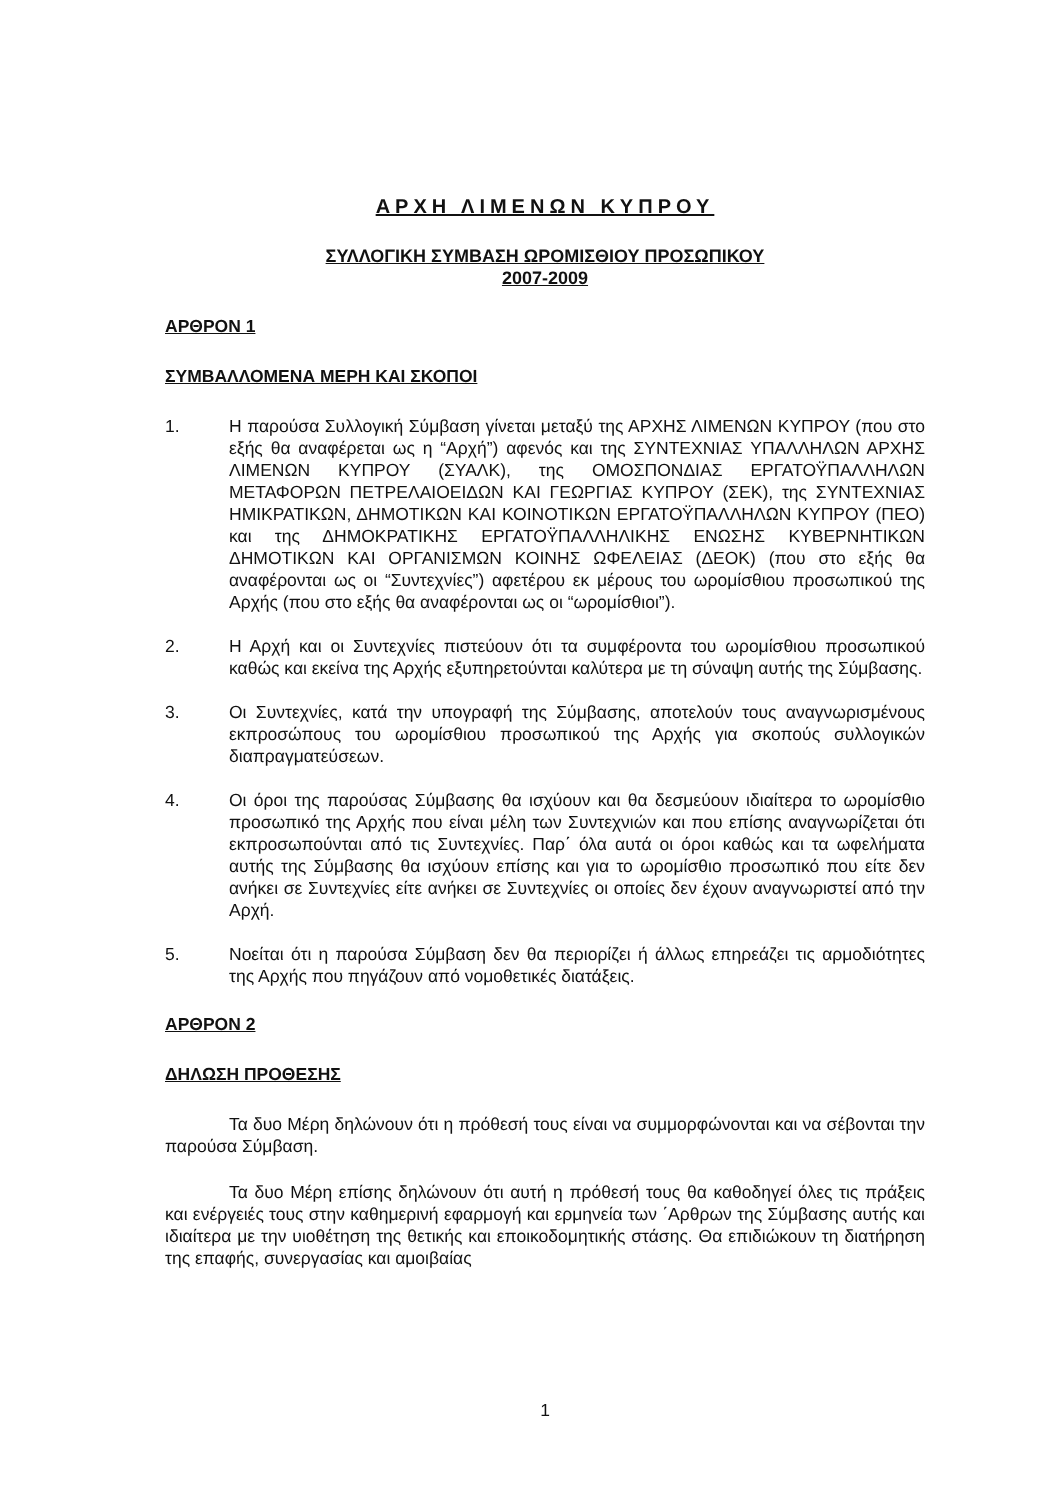ΑΡΧΗ ΛΙΜΕΝΩΝ ΚΥΠΡΟΥ
ΣΥΛΛΟΓΙΚΗ ΣΥΜΒΑΣΗ ΩΡΟΜΙΣΘΙΟΥ ΠΡΟΣΩΠΙΚΟΥ
2007-2009
ΑΡΘΡΟΝ 1
ΣΥΜΒΑΛΛΟΜΕΝΑ ΜΕΡΗ ΚΑΙ ΣΚΟΠΟΙ
1. Η παρούσα Συλλογική Σύμβαση γίνεται μεταξύ της ΑΡΧΗΣ ΛΙΜΕΝΩΝ ΚΥΠΡΟΥ (που στο εξής θα αναφέρεται ως η “Αρχή”) αφενός και της ΣΥΝΤΕΧΝΙΑΣ ΥΠΑΛΛΗΛΩΝ ΑΡΧΗΣ ΛΙΜΕΝΩΝ ΚΥΠΡΟΥ (ΣΥΑΛΚ), της ΟΜΟΣΠΟΝΔΙΑΣ ΕΡΓΑΤΟΫΠΑΛΛΗΛΩΝ ΜΕΤΑΦΟΡΩΝ ΠΕΤΡΕΛΑΙΟΕΙΔΩΝ ΚΑΙ ΓΕΩΡΓΙΑΣ ΚΥΠΡΟΥ (ΣΕΚ), της ΣΥΝΤΕΧΝΙΑΣ ΗΜΙΚΡΑΤΙΚΩΝ, ΔΗΜΟΤΙΚΩΝ ΚΑΙ ΚΟΙΝΟΤΙΚΩΝ ΕΡΓΑΤΟΫΠΑΛΛΗΛΩΝ ΚΥΠΡΟΥ (ΠΕΟ) και της ΔΗΜΟΚΡΑΤΙΚΗΣ ΕΡΓΑΤΟΫΠΑΛΛΗΛΙΚΗΣ ΕΝΩΣΗΣ ΚΥΒΕΡΝΗΤΙΚΩΝ ΔΗΜΟΤΙΚΩΝ ΚΑΙ ΟΡΓΑΝΙΣΜΩΝ ΚΟΙΝΗΣ ΩΦΕΛΕΙΑΣ (ΔΕΟΚ) (που στο εξής θα αναφέρονται ως οι “Συντεχνίες”) αφετέρου εκ μέρους του ωρομίσθιου προσωπικού της Αρχής (που στο εξής θα αναφέρονται ως οι “ωρομίσθιοι”).
2. Η Αρχή και οι Συντεχνίες πιστεύουν ότι τα συμφέροντα του ωρομίσθιου προσωπικού καθώς και εκείνα της Αρχής εξυπηρετούνται καλύτερα με τη σύναψη αυτής της Σύμβασης.
3. Οι Συντεχνίες, κατά την υπογραφή της Σύμβασης, αποτελούν τους αναγνωρισμένους εκπροσώπους του ωρομίσθιου προσωπικού της Αρχής για σκοπούς συλλογικών διαπραγματεύσεων.
4. Οι όροι της παρούσας Σύμβασης θα ισχύουν και θα δεσμεύουν ιδιαίτερα το ωρομίσθιο προσωπικό της Αρχής που είναι μέλη των Συντεχνιών και που επίσης αναγνωρίζεται ότι εκπροσωπούνται από τις Συντεχνίες. Παρ΄ όλα αυτά οι όροι καθώς και τα ωφελήματα αυτής της Σύμβασης θα ισχύουν επίσης και για το ωρομίσθιο προσωπικό που είτε δεν ανήκει σε Συντεχνίες είτε ανήκει σε Συντεχνίες οι οποίες δεν έχουν αναγνωριστεί από την Αρχή.
5. Νοείται ότι η παρούσα Σύμβαση δεν θα περιορίζει ή άλλως επηρεάζει τις αρμοδιότητες της Αρχής που πηγάζουν από νομοθετικές διατάξεις.
ΑΡΘΡΟΝ 2
ΔΗΛΩΣΗ ΠΡΟΘΕΣΗΣ
Τα δυο Μέρη δηλώνουν ότι η πρόθεσή τους είναι να συμμορφώνονται και να σέβονται την παρούσα Σύμβαση.
Τα δυο Μέρη επίσης δηλώνουν ότι αυτή η πρόθεσή τους θα καθοδηγεί όλες τις πράξεις και ενέργειές τους στην καθημερινή εφαρμογή και ερμηνεία των ΄Αρθρων της Σύμβασης αυτής και ιδιαίτερα με την υιοθέτηση της θετικής και εποικοδομητικής στάσης. Θα επιδιώκουν τη διατήρηση της επαφής, συνεργασίας και αμοιβαίας
1